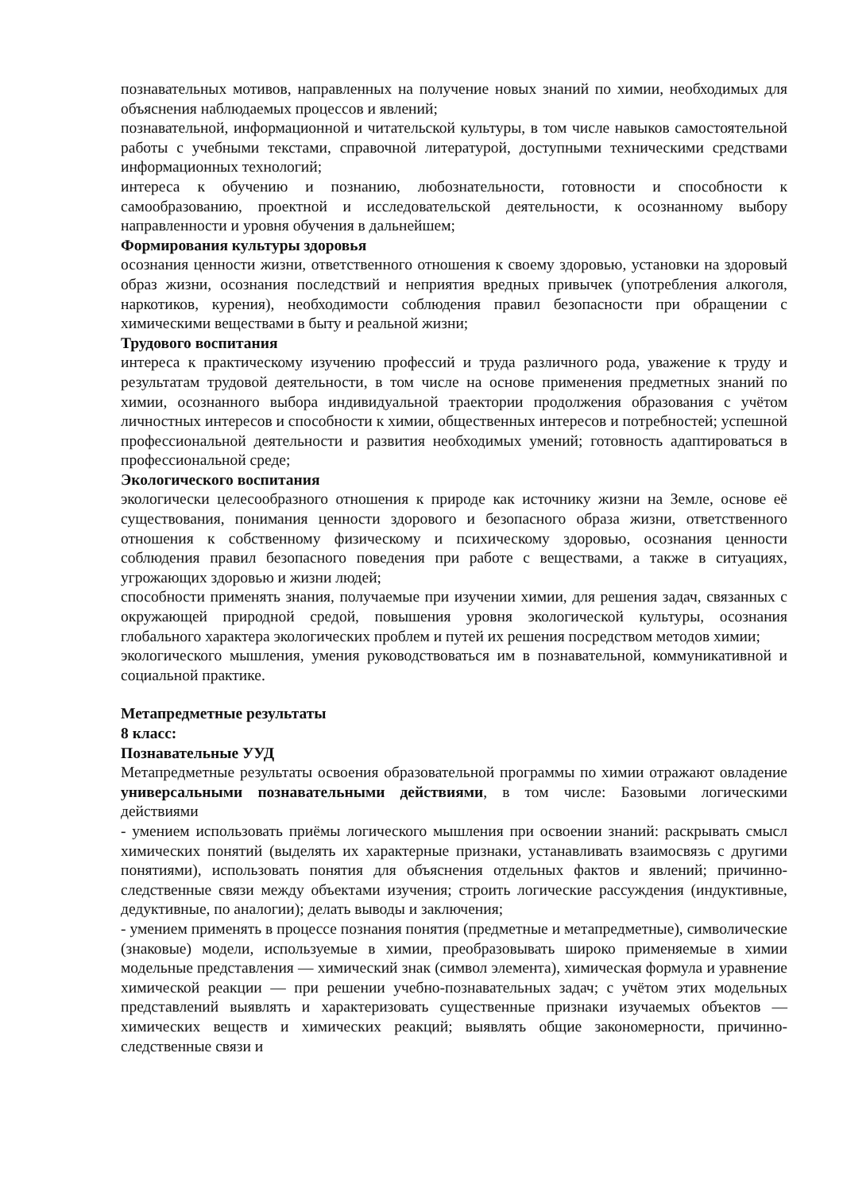познавательных мотивов, направленных на получение новых знаний по химии, необходимых для объяснения наблюдаемых процессов и явлений;
познавательной, информационной и читательской культуры, в том числе навыков самостоятельной работы с учебными текстами, справочной литературой, доступными техническими средствами информационных технологий;
интереса к обучению и познанию, любознательности, готовности и способности к самообразованию, проектной и исследовательской деятельности, к осознанному выбору направленности и уровня обучения в дальнейшем;
Формирования культуры здоровья
осознания ценности жизни, ответственного отношения к своему здоровью, установки на здоровый образ жизни, осознания последствий и неприятия вредных привычек (употребления алкоголя, наркотиков, курения), необходимости соблюдения правил безопасности при обращении с химическими веществами в быту и реальной жизни;
Трудового воспитания
интереса к практическому изучению профессий и труда различного рода, уважение к труду и результатам трудовой деятельности, в том числе на основе применения предметных знаний по химии, осознанного выбора индивидуальной траектории продолжения образования с учётом личностных интересов и способности к химии, общественных интересов и потребностей; успешной профессиональной деятельности и развития необходимых умений; готовность адаптироваться в профессиональной среде;
Экологического воспитания
экологически целесообразного отношения к природе как источнику жизни на Земле, основе её существования, понимания ценности здорового и безопасного образа жизни, ответственного отношения к собственному физическому и психическому здоровью, осознания ценности соблюдения правил безопасного поведения при работе с веществами, а также в ситуациях, угрожающих здоровью и жизни людей;
способности применять знания, получаемые при изучении химии, для решения задач, связанных с окружающей природной средой, повышения уровня экологической культуры, осознания глобального характера экологических проблем и путей их решения посредством методов химии;
экологического мышления, умения руководствоваться им в познавательной, коммуникативной и социальной практике.
Метапредметные результаты
8 класс:
Познавательные УУД
Метапредметные результаты освоения образовательной программы по химии отражают овладение универсальными познавательными действиями, в том числе: Базовыми логическими действиями
- умением использовать приёмы логического мышления при освоении знаний: раскрывать смысл химических понятий (выделять их характерные признаки, устанавливать взаимосвязь с другими понятиями), использовать понятия для объяснения отдельных фактов и явлений; причинно-следственные связи между объектами изучения; строить логические рассуждения (индуктивные, дедуктивные, по аналогии); делать выводы и заключения;
- умением применять в процессе познания понятия (предметные и метапредметные), символические (знаковые) модели, используемые в химии, преобразовывать широко применяемые в химии модельные представления — химический знак (символ элемента), химическая формула и уравнение химической реакции — при решении учебно-познавательных задач; с учётом этих модельных представлений выявлять и характеризовать существенные признаки изучаемых объектов — химических веществ и химических реакций; выявлять общие закономерности, причинно-следственные связи и